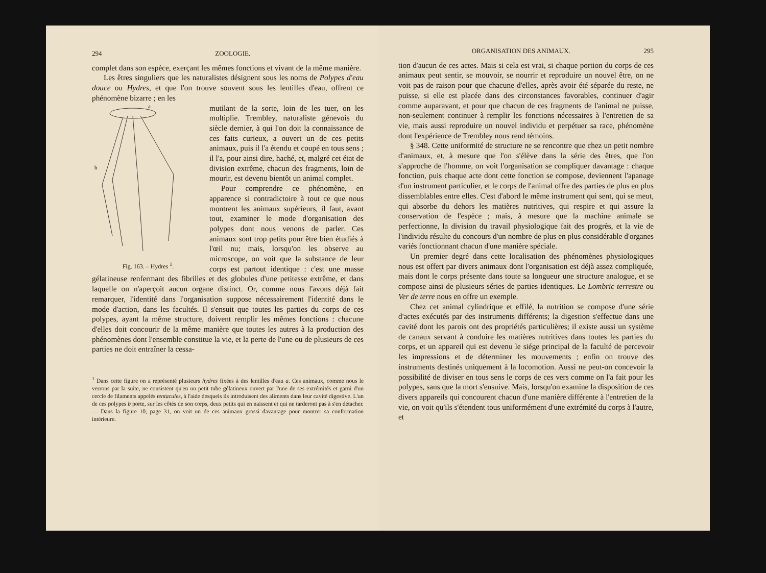294 ZOOLOGIE.
complet dans son espèce, exerçant les mêmes fonctions et vivant de la même manière.
Les êtres singuliers que les naturalistes désignent sous les noms de Polypes d'eau douce ou Hydres, et que l'on trouve souvent sous les lentilles d'eau, offrent ce phénomène bizarre ; en les
b
a
Fig. 163. – Hydres <sup>1</sup>.
mutilant de la sorte, loin de les tuer, on les multiplie. Trembley, naturaliste génevois du siècle dernier, à qui l'on doit la connaissance de ces faits curieux, a ouvert un de ces petits animaux, puis il l'a étendu et coupé en tous sens ; il l'a, pour ainsi dire, haché, et, malgré cet état de division extrême, chacun des fragments, loin de mourir, est devenu bientôt un animal complet.
Pour comprendre ce phénomène, en apparence si contradictoire à tout ce que nous montrent les animaux supérieurs, il faut, avant tout, examiner le mode d'organisation des polypes dont nous venons de parler. Ces animaux sont trop petits pour être bien étudiés à l'œil nu; mais, lorsqu'on les observe au microscope, on voit que la substance de leur corps est partout identique : c'est une masse gélatineuse renfermant des fibrilles et des globules d'une petitesse extrême, et dans laquelle on n'aperçoit aucun organe distinct. Or, comme nous l'avons déjà fait remarquer, l'identité dans l'organisation suppose nécessairement l'identité dans le mode d'action, dans les facultés. Il s'ensuit que toutes les parties du corps de ces polypes, ayant la même structure, doivent remplir les mêmes fonctions : chacune d'elles doit concourir de la même manière que toutes les autres à la production des phénomènes dont l'ensemble constitue la vie, et la perte de l'une ou de plusieurs de ces parties ne doit entraîner la cessa-
<sup>1</sup> Dans cette figure on a représenté plusieurs hydres fixées à des lentilles d'eau a. Ces animaux, comme nous le verrons par la suite, ne consistent qu'en un petit tube gélatineux ouvert par l'une de ses extrémités et garni d'un cercle de filaments appelés tentacules, à l'aide desquels ils introduisent des aliments dans leur cavité digestive. L'un de ces polypes b porte, sur les côtés de son corps, deux petits qui en naissent et qui ne tarderont pas à s'en détacher. — Dans la figure 10, page 31, on voit un de ces animaux grossi davantage pour montrer sa conformation intérieure.
ORGANISATION DES ANIMAUX. 295
tion d'aucun de ces actes. Mais si cela est vrai, si chaque portion du corps de ces animaux peut sentir, se mouvoir, se nourrir et reproduire un nouvel être, on ne voit pas de raison pour que chacune d'elles, après avoir été séparée du reste, ne puisse, si elle est placée dans des circonstances favorables, continuer d'agir comme auparavant, et pour que chacun de ces fragments de l'animal ne puisse, non-seulement continuer à remplir les fonctions nécessaires à l'entretien de sa vie, mais aussi reproduire un nouvel individu et perpétuer sa race, phénomène dont l'expérience de Trembley nous rend témoins.
§ 348. Cette uniformité de structure ne se rencontre que chez un petit nombre d'animaux, et, à mesure que l'on s'élève dans la série des êtres, que l'on s'approche de l'homme, on voit l'organisation se compliquer davantage : chaque fonction, puis chaque acte dont cette fonction se compose, deviennent l'apanage d'un instrument particulier, et le corps de l'animal offre des parties de plus en plus dissemblables entre elles. C'est d'abord le même instrument qui sent, qui se meut, qui absorbe du dehors les matières nutritives, qui respire et qui assure la conservation de l'espèce ; mais, à mesure que la machine animale se perfectionne, la division du travail physiologique fait des progrès, et la vie de l'individu résulte du concours d'un nombre de plus en plus considérable d'organes variés fonctionnant chacun d'une manière spéciale.
Un premier degré dans cette localisation des phénomènes physiologiques nous est offert par divers animaux dont l'organisation est déjà assez compliquée, mais dont le corps présente dans toute sa longueur une structure analogue, et se compose ainsi de plusieurs séries de parties identiques. Le Lombric terrestre ou Ver de terre nous en offre un exemple.
Chez cet animal cylindrique et effilé, la nutrition se compose d'une série d'actes exécutés par des instruments différents; la digestion s'effectue dans une cavité dont les parois ont des propriétés particulières; il existe aussi un système de canaux servant à conduire les matières nutritives dans toutes les parties du corps, et un appareil qui est devenu le siége principal de la faculté de percevoir les impressions et de déterminer les mouvements ; enfin on trouve des instruments destinés uniquement à la locomotion. Aussi ne peut-on concevoir la possibilité de diviser en tous sens le corps de ces vers comme on l'a fait pour les polypes, sans que la mort s'ensuive. Mais, lorsqu'on examine la disposition de ces divers appareils qui concourent chacun d'une manière différente à l'entretien de la vie, on voit qu'ils s'étendent tous uniformément d'une extrémité du corps à l'autre, et